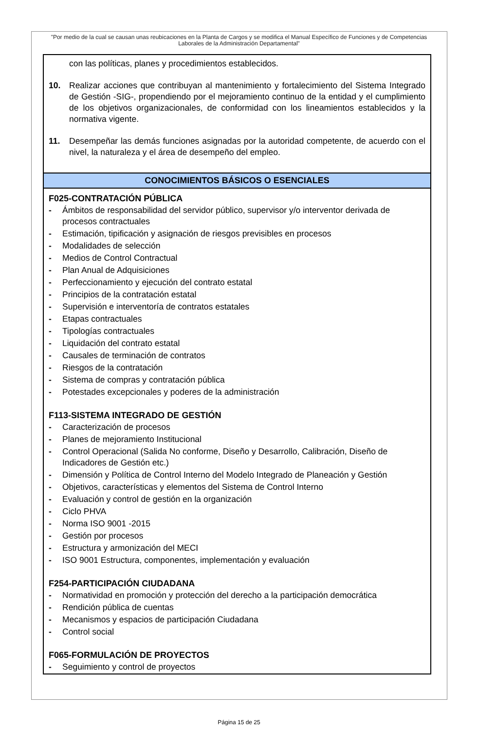"Por medio de la cual se causan unas reubicaciones en la Planta de Cargos y se modifica el Manual Específico de Funciones y de Competencias Laborales de la Administración Departamental"
con las políticas, planes y procedimientos establecidos.
10. Realizar acciones que contribuyan al mantenimiento y fortalecimiento del Sistema Integrado de Gestión -SIG-, propendiendo por el mejoramiento continuo de la entidad y el cumplimiento de los objetivos organizacionales, de conformidad con los lineamientos establecidos y la normativa vigente.
11. Desempeñar las demás funciones asignadas por la autoridad competente, de acuerdo con el nivel, la naturaleza y el área de desempeño del empleo.
CONOCIMIENTOS BÁSICOS O ESENCIALES
F025-CONTRATACIÓN PÚBLICA
- Ámbitos de responsabilidad del servidor público, supervisor y/o interventor derivada de procesos contractuales
- Estimación, tipificación y asignación de riesgos previsibles en procesos
- Modalidades de selección
- Medios de Control Contractual
- Plan Anual de Adquisiciones
- Perfeccionamiento y ejecución del contrato estatal
- Principios de la contratación estatal
- Supervisión e interventoría de contratos estatales
- Etapas contractuales
- Tipologías contractuales
- Liquidación del contrato estatal
- Causales de terminación de contratos
- Riesgos de la contratación
- Sistema de compras y contratación pública
- Potestades excepcionales y poderes de la administración
F113-SISTEMA INTEGRADO DE GESTIÓN
- Caracterización de procesos
- Planes de mejoramiento Institucional
- Control Operacional (Salida No conforme, Diseño y Desarrollo, Calibración, Diseño de Indicadores de Gestión etc.)
- Dimensión y Política de Control Interno del Modelo Integrado de Planeación y Gestión
- Objetivos, características y elementos del Sistema de Control Interno
- Evaluación y control de gestión en la organización
- Ciclo PHVA
- Norma ISO 9001 -2015
- Gestión por procesos
- Estructura y armonización del MECI
- ISO 9001 Estructura, componentes, implementación y evaluación
F254-PARTICIPACIÓN CIUDADANA
- Normatividad en promoción y protección del derecho a la participación democrática
- Rendición pública de cuentas
- Mecanismos y espacios de participación Ciudadana
- Control social
F065-FORMULACIÓN DE PROYECTOS
- Seguimiento y control de proyectos
Página 15 de 25